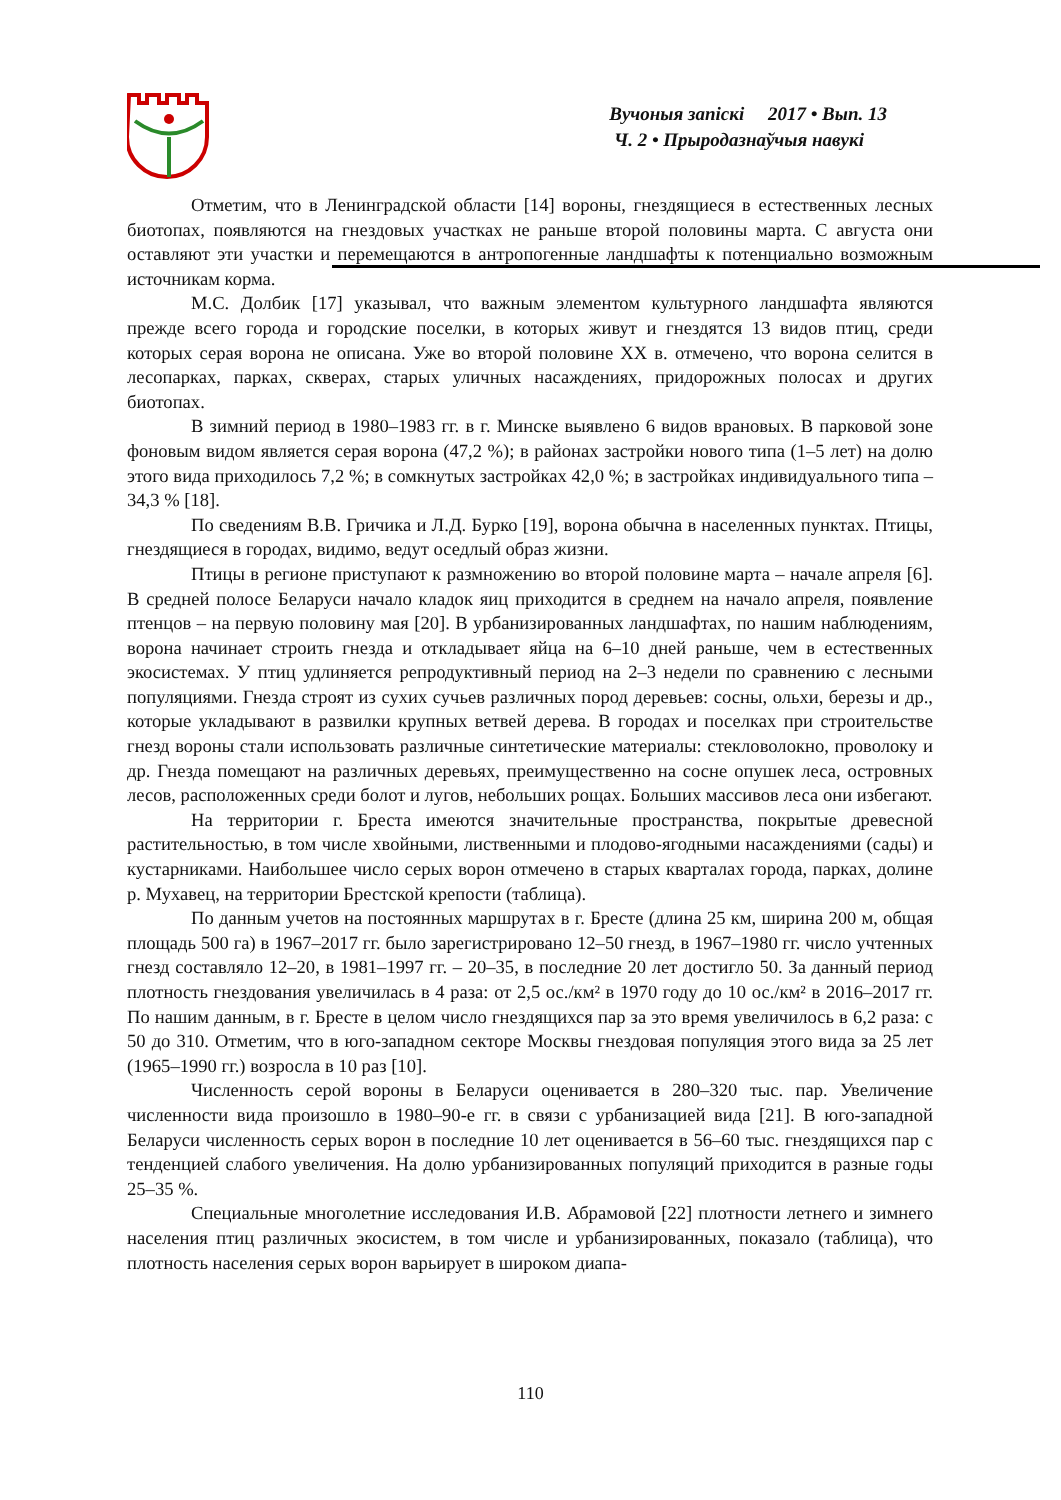Вучоныя запіскі 2017 • Вып. 13
Ч. 2 • Прыродазнаўчыя навукі
Отметим, что в Ленинградской области [14] вороны, гнездящиеся в естественных лесных биотопах, появляются на гнездовых участках не раньше второй половины марта. С августа они оставляют эти участки и перемещаются в антропогенные ландшафты к потенциально возможным источникам корма.
М.С. Долбик [17] указывал, что важным элементом культурного ландшафта являются прежде всего города и городские поселки, в которых живут и гнездятся 13 видов птиц, среди которых серая ворона не описана. Уже во второй половине XX в. отмечено, что ворона селится в лесопарках, парках, скверах, старых уличных насаждениях, придорожных полосах и других биотопах.
В зимний период в 1980–1983 гг. в г. Минске выявлено 6 видов врановых. В парковой зоне фоновым видом является серая ворона (47,2 %); в районах застройки нового типа (1–5 лет) на долю этого вида приходилось 7,2 %; в сомкнутых застройках 42,0 %; в застройках индивидуального типа – 34,3 % [18].
По сведениям В.В. Гричика и Л.Д. Бурко [19], ворона обычна в населенных пунктах. Птицы, гнездящиеся в городах, видимо, ведут оседлый образ жизни.
Птицы в регионе приступают к размножению во второй половине марта – начале апреля [6]. В средней полосе Беларуси начало кладок яиц приходится в среднем на начало апреля, появление птенцов – на первую половину мая [20]. В урбанизированных ландшафтах, по нашим наблюдениям, ворона начинает строить гнезда и откладывает яйца на 6–10 дней раньше, чем в естественных экосистемах. У птиц удлиняется репродуктивный период на 2–3 недели по сравнению с лесными популяциями. Гнезда строят из сухих сучьев различных пород деревьев: сосны, ольхи, березы и др., которые укладывают в развилки крупных ветвей дерева. В городах и поселках при строительстве гнезд вороны стали использовать различные синтетические материалы: стекловолокно, проволоку и др. Гнезда помещают на различных деревьях, преимущественно на сосне опушек леса, островных лесов, расположенных среди болот и лугов, небольших рощах. Больших массивов леса они избегают.
На территории г. Бреста имеются значительные пространства, покрытые древесной растительностью, в том числе хвойными, лиственными и плодово-ягодными насаждениями (сады) и кустарниками. Наибольшее число серых ворон отмечено в старых кварталах города, парках, долине р. Мухавец, на территории Брестской крепости (таблица).
По данным учетов на постоянных маршрутах в г. Бресте (длина 25 км, ширина 200 м, общая площадь 500 га) в 1967–2017 гг. было зарегистрировано 12–50 гнезд, в 1967–1980 гг. число учтенных гнезд составляло 12–20, в 1981–1997 гг. – 20–35, в последние 20 лет достигло 50. За данный период плотность гнездования увеличилась в 4 раза: от 2,5 ос./км² в 1970 году до 10 ос./км² в 2016–2017 гг. По нашим данным, в г. Бресте в целом число гнездящихся пар за это время увеличилось в 6,2 раза: с 50 до 310. Отметим, что в юго-западном секторе Москвы гнездовая популяция этого вида за 25 лет (1965–1990 гг.) возросла в 10 раз [10].
Численность серой вороны в Беларуси оценивается в 280–320 тыс. пар. Увеличение численности вида произошло в 1980–90-е гг. в связи с урбанизацией вида [21]. В юго-западной Беларуси численность серых ворон в последние 10 лет оценивается в 56–60 тыс. гнездящихся пар с тенденцией слабого увеличения. На долю урбанизированных популяций приходится в разные годы 25–35 %.
Специальные многолетние исследования И.В. Абрамовой [22] плотности летнего и зимнего населения птиц различных экосистем, в том числе и урбанизированных, показало (таблица), что плотность населения серых ворон варьирует в широком диапа-
110